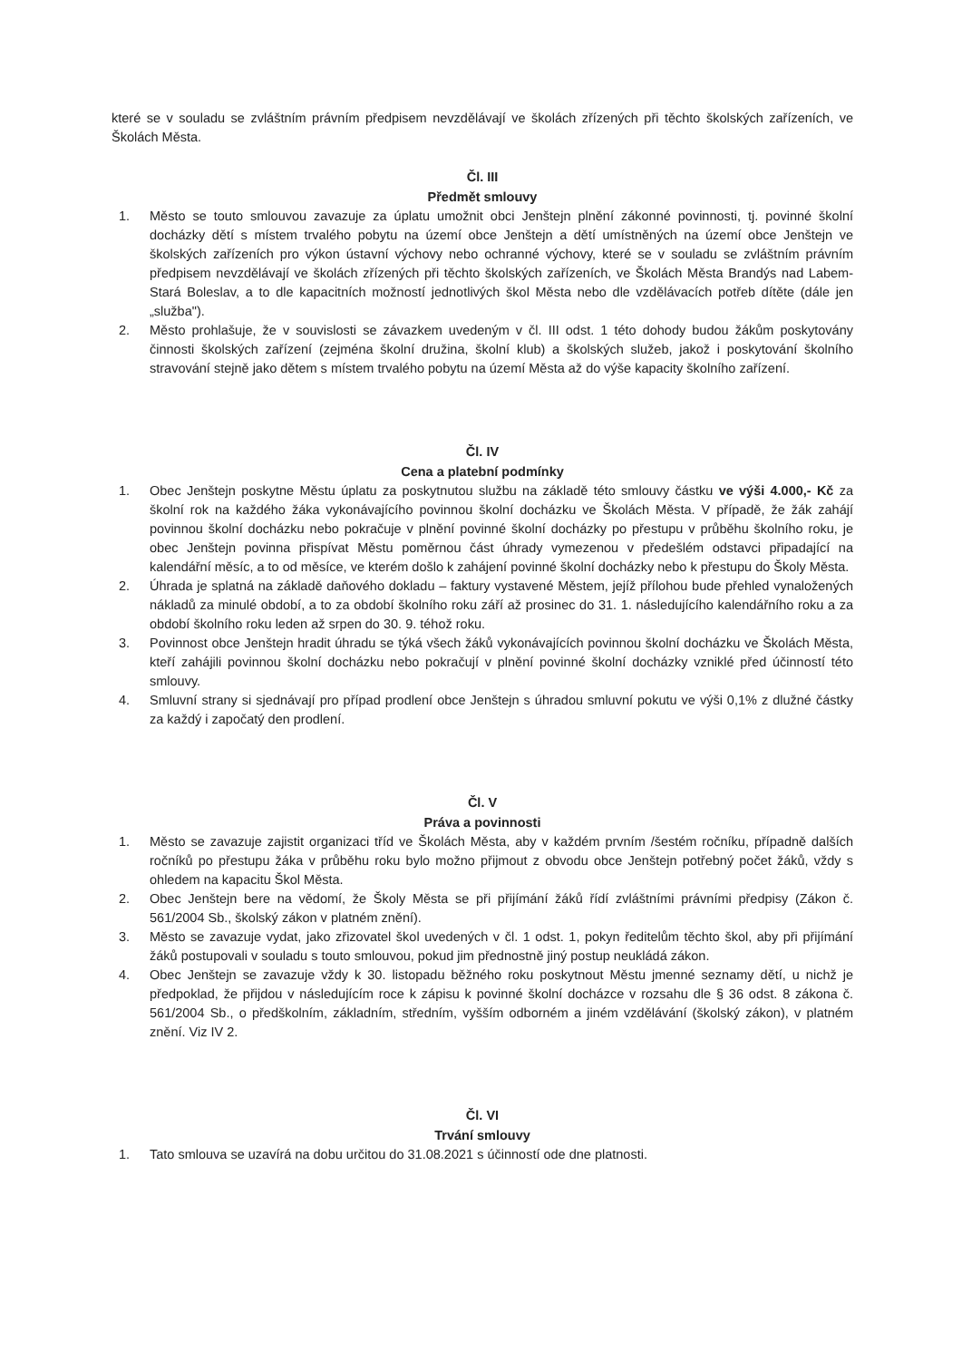které se v souladu se zvláštním právním předpisem nevzdělávají ve školách zřízených při těchto školských zařízeních, ve Školách Města.
Čl. III
Předmět smlouvy
1. Město se touto smlouvou zavazuje za úplatu umožnit obci Jenštejn plnění zákonné povinnosti, tj. povinné školní docházky dětí s místem trvalého pobytu na území obce Jenštejn a dětí umístněných na území obce Jenštejn ve školských zařízeních pro výkon ústavní výchovy nebo ochranné výchovy, které se v souladu se zvláštním právním předpisem nevzdělávají ve školách zřízených při těchto školských zařízeních, ve Školách Města Brandýs nad Labem-Stará Boleslav, a to dle kapacitních možností jednotlivých škol Města nebo dle vzdělávacích potřeb dítěte (dále jen „služba").
2. Město prohlašuje, že v souvislosti se závazkem uvedeným v čl. III odst. 1 této dohody budou žákům poskytovány činnosti školských zařízení (zejména školní družina, školní klub) a školských služeb, jakož i poskytování školního stravování stejně jako dětem s místem trvalého pobytu na území Města až do výše kapacity školního zařízení.
Čl. IV
Cena a platební podmínky
1. Obec Jenštejn poskytne Městu úplatu za poskytnutou službu na základě této smlouvy částku ve výši 4.000,- Kč za školní rok na každého žáka vykonávajícího povinnou školní docházku ve Školách Města. V případě, že žák zahájí povinnou školní docházku nebo pokračuje v plnění povinné školní docházky po přestupu v průběhu školního roku, je obec Jenštejn povinna přispívat Městu poměrnou část úhrady vymezenou v předešlém odstavci připadající na kalendářní měsíc, a to od měsíce, ve kterém došlo k zahájení povinné školní docházky nebo k přestupu do Školy Města.
2. Úhrada je splatná na základě daňového dokladu – faktury vystavené Městem, jejíž přílohou bude přehled vynaložených nákladů za minulé období, a to za období školního roku září až prosinec do 31. 1. následujícího kalendářního roku a za období školního roku leden až srpen do 30. 9. téhož roku.
3. Povinnost obce Jenštejn hradit úhradu se týká všech žáků vykonávajících povinnou školní docházku ve Školách Města, kteří zahájili povinnou školní docházku nebo pokračují v plnění povinné školní docházky vzniklé před účinností této smlouvy.
4. Smluvní strany si sjednávají pro případ prodlení obce Jenštejn s úhradou smluvní pokutu ve výši 0,1% z dlužné částky za každý i započatý den prodlení.
Čl. V
Práva a povinnosti
1. Město se zavazuje zajistit organizaci tříd ve Školách Města, aby v každém prvním /šestém ročníku, případně dalších ročníků po přestupu žáka v průběhu roku bylo možno přijmout z obvodu obce Jenštejn potřebný počet žáků, vždy s ohledem na kapacitu Škol Města.
2. Obec Jenštejn bere na vědomí, že Školy Města se při přijímání žáků řídí zvláštními právními předpisy (Zákon č. 561/2004 Sb., školský zákon v platném znění).
3. Město se zavazuje vydat, jako zřizovatel škol uvedených v čl. 1 odst. 1, pokyn ředitelům těchto škol, aby při přijímání žáků postupovali v souladu s touto smlouvou, pokud jim přednostně jiný postup neukládá zákon.
4. Obec Jenštejn se zavazuje vždy k 30. listopadu běžného roku poskytnout Městu jmenné seznamy dětí, u nichž je předpoklad, že přijdou v následujícím roce k zápisu k povinné školní docházce v rozsahu dle § 36 odst. 8 zákona č. 561/2004 Sb., o předškolním, základním, středním, vyšším odborném a jiném vzdělávání (školský zákon), v platném znění. Viz IV 2.
Čl. VI
Trvání smlouvy
1. Tato smlouva se uzavírá na dobu určitou do 31.08.2021 s účinností ode dne platnosti.